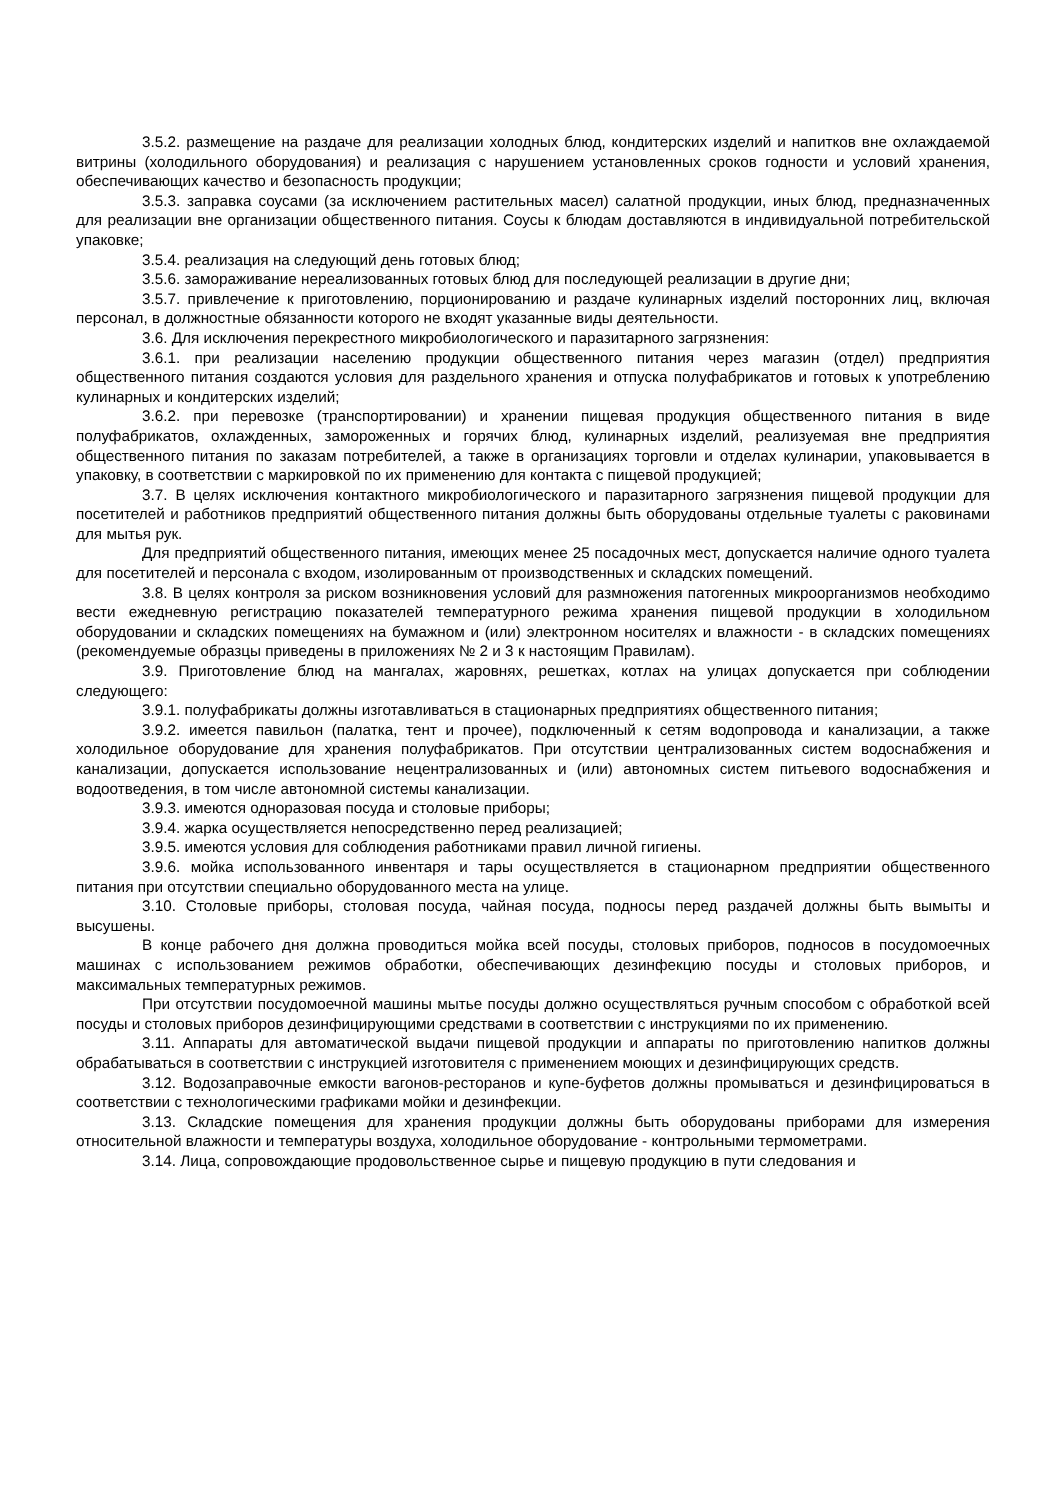3.5.2. размещение на раздаче для реализации холодных блюд, кондитерских изделий и напитков вне охлаждаемой витрины (холодильного оборудования) и реализация с нарушением установленных сроков годности и условий хранения, обеспечивающих качество и безопасность продукции;
3.5.3. заправка соусами (за исключением растительных масел) салатной продукции, иных блюд, предназначенных для реализации вне организации общественного питания. Соусы к блюдам доставляются в индивидуальной потребительской упаковке;
3.5.4. реализация на следующий день готовых блюд;
3.5.6. замораживание нереализованных готовых блюд для последующей реализации в другие дни;
3.5.7. привлечение к приготовлению, порционированию и раздаче кулинарных изделий посторонних лиц, включая персонал, в должностные обязанности которого не входят указанные виды деятельности.
3.6. Для исключения перекрестного микробиологического и паразитарного загрязнения:
3.6.1. при реализации населению продукции общественного питания через магазин (отдел) предприятия общественного питания создаются условия для раздельного хранения и отпуска полуфабрикатов и готовых к употреблению кулинарных и кондитерских изделий;
3.6.2. при перевозке (транспортировании) и хранении пищевая продукция общественного питания в виде полуфабрикатов, охлажденных, замороженных и горячих блюд, кулинарных изделий, реализуемая вне предприятия общественного питания по заказам потребителей, а также в организациях торговли и отделах кулинарии, упаковывается в упаковку, в соответствии с маркировкой по их применению для контакта с пищевой продукцией;
3.7. В целях исключения контактного микробиологического и паразитарного загрязнения пищевой продукции для посетителей и работников предприятий общественного питания должны быть оборудованы отдельные туалеты с раковинами для мытья рук.
Для предприятий общественного питания, имеющих менее 25 посадочных мест, допускается наличие одного туалета для посетителей и персонала с входом, изолированным от производственных и складских помещений.
3.8. В целях контроля за риском возникновения условий для размножения патогенных микроорганизмов необходимо вести ежедневную регистрацию показателей температурного режима хранения пищевой продукции в холодильном оборудовании и складских помещениях на бумажном и (или) электронном носителях и влажности - в складских помещениях (рекомендуемые образцы приведены в приложениях № 2 и 3 к настоящим Правилам).
3.9. Приготовление блюд на мангалах, жаровнях, решетках, котлах на улицах допускается при соблюдении следующего:
3.9.1. полуфабрикаты должны изготавливаться в стационарных предприятиях общественного питания;
3.9.2. имеется павильон (палатка, тент и прочее), подключенный к сетям водопровода и канализации, а также холодильное оборудование для хранения полуфабрикатов. При отсутствии централизованных систем водоснабжения и канализации, допускается использование нецентрализованных и (или) автономных систем питьевого водоснабжения и водоотведения, в том числе автономной системы канализации.
3.9.3. имеются одноразовая посуда и столовые приборы;
3.9.4. жарка осуществляется непосредственно перед реализацией;
3.9.5. имеются условия для соблюдения работниками правил личной гигиены.
3.9.6. мойка использованного инвентаря и тары осуществляется в стационарном предприятии общественного питания при отсутствии специально оборудованного места на улице.
3.10. Столовые приборы, столовая посуда, чайная посуда, подносы перед раздачей должны быть вымыты и высушены.
В конце рабочего дня должна проводиться мойка всей посуды, столовых приборов, подносов в посудомоечных машинах с использованием режимов обработки, обеспечивающих дезинфекцию посуды и столовых приборов, и максимальных температурных режимов.
При отсутствии посудомоечной машины мытье посуды должно осуществляться ручным способом с обработкой всей посуды и столовых приборов дезинфицирующими средствами в соответствии с инструкциями по их применению.
3.11. Аппараты для автоматической выдачи пищевой продукции и аппараты по приготовлению напитков должны обрабатываться в соответствии с инструкцией изготовителя с применением моющих и дезинфицирующих средств.
3.12. Водозаправочные емкости вагонов-ресторанов и купе-буфетов должны промываться и дезинфицироваться в соответствии с технологическими графиками мойки и дезинфекции.
3.13. Складские помещения для хранения продукции должны быть оборудованы приборами для измерения относительной влажности и температуры воздуха, холодильное оборудование - контрольными термометрами.
3.14. Лица, сопровождающие продовольственное сырье и пищевую продукцию в пути следования и